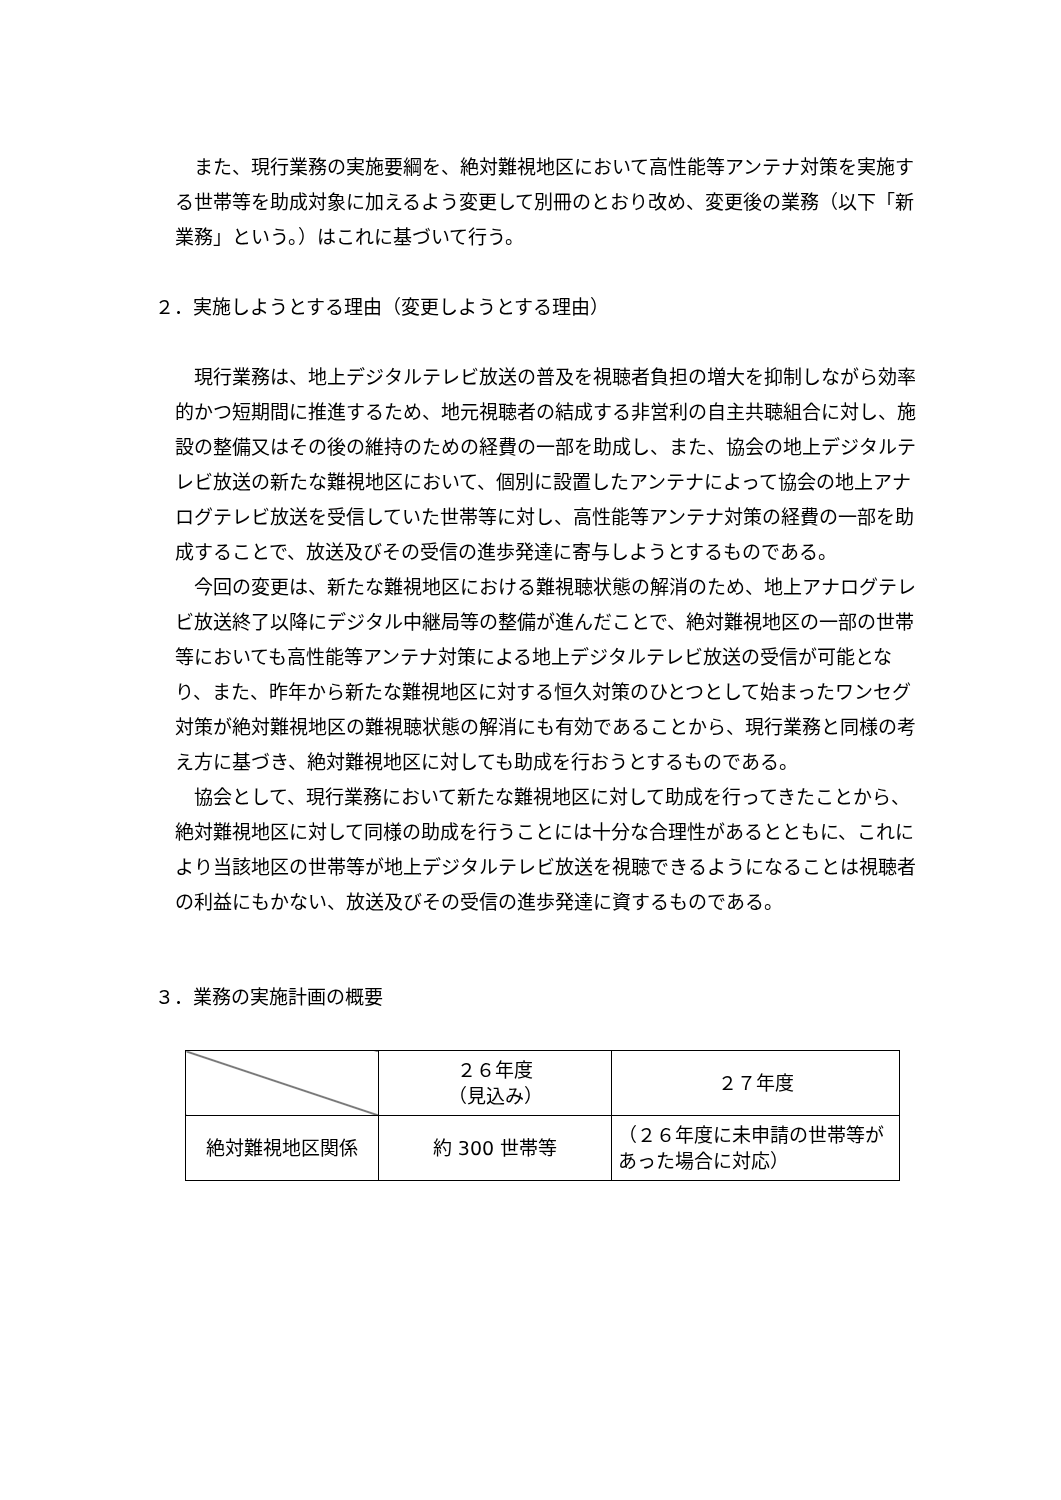また、現行業務の実施要綱を、絶対難視地区において高性能等アンテナ対策を実施する世帯等を助成対象に加えるよう変更して別冊のとおり改め、変更後の業務（以下「新業務」という。）はこれに基づいて行う。
２．実施しようとする理由（変更しようとする理由）
現行業務は、地上デジタルテレビ放送の普及を視聴者負担の増大を抑制しながら効率的かつ短期間に推進するため、地元視聴者の結成する非営利の自主共聴組合に対し、施設の整備又はその後の維持のための経費の一部を助成し、また、協会の地上デジタルテレビ放送の新たな難視地区において、個別に設置したアンテナによって協会の地上アナログテレビ放送を受信していた世帯等に対し、高性能等アンテナ対策の経費の一部を助成することで、放送及びその受信の進歩発達に寄与しようとするものである。
今回の変更は、新たな難視地区における難視聴状態の解消のため、地上アナログテレビ放送終了以降にデジタル中継局等の整備が進んだことで、絶対難視地区の一部の世帯等においても高性能等アンテナ対策による地上デジタルテレビ放送の受信が可能となり、また、昨年から新たな難視地区に対する恒久対策のひとつとして始まったワンセグ対策が絶対難視地区の難視聴状態の解消にも有効であることから、現行業務と同様の考え方に基づき、絶対難視地区に対しても助成を行おうとするものである。
協会として、現行業務において新たな難視地区に対して助成を行ってきたことから、絶対難視地区に対して同様の助成を行うことには十分な合理性があるとともに、これにより当該地区の世帯等が地上デジタルテレビ放送を視聴できるようになることは視聴者の利益にもかない、放送及びその受信の進歩発達に資するものである。
３．業務の実施計画の概要
| | ２６年度 （見込み） | ２７年度 |
| --- | --- | --- |
| 絶対難視地区関係 | 約 300 世帯等 | （２６年度に未申請の世帯等があった場合に対応） |